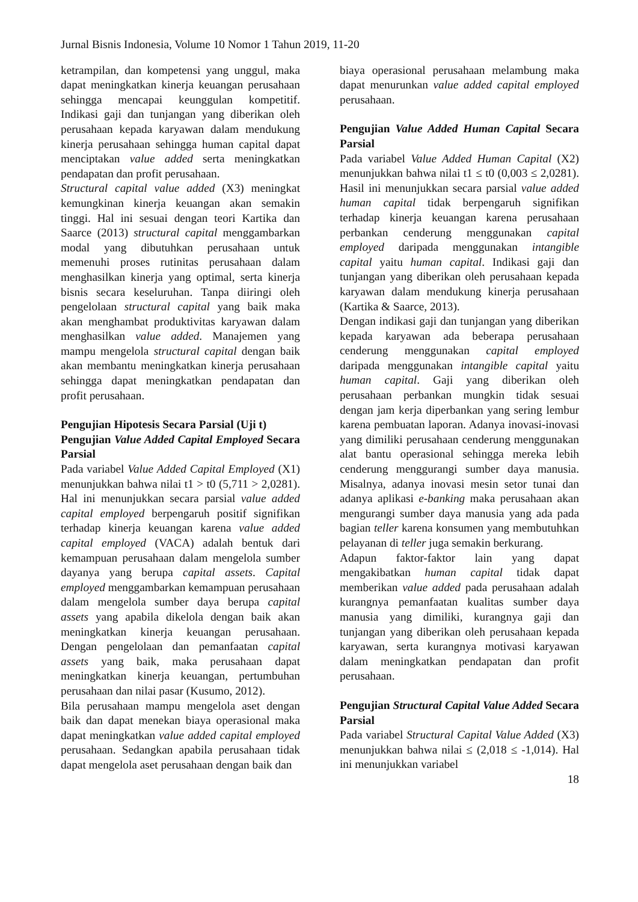Jurnal Bisnis Indonesia, Volume 10 Nomor 1 Tahun 2019, 11-20
ketrampilan, dan kompetensi yang unggul, maka dapat meningkatkan kinerja keuangan perusahaan sehingga mencapai keunggulan kompetitif. Indikasi gaji dan tunjangan yang diberikan oleh perusahaan kepada karyawan dalam mendukung kinerja perusahaan sehingga human capital dapat menciptakan value added serta meningkatkan pendapatan dan profit perusahaan.
Structural capital value added (X3) meningkat kemungkinan kinerja keuangan akan semakin tinggi. Hal ini sesuai dengan teori Kartika dan Saarce (2013) structural capital menggambarkan modal yang dibutuhkan perusahaan untuk memenuhi proses rutinitas perusahaan dalam menghasilkan kinerja yang optimal, serta kinerja bisnis secara keseluruhan. Tanpa diiringi oleh pengelolaan structural capital yang baik maka akan menghambat produktivitas karyawan dalam menghasilkan value added. Manajemen yang mampu mengelola structural capital dengan baik akan membantu meningkatkan kinerja perusahaan sehingga dapat meningkatkan pendapatan dan profit perusahaan.
Pengujian Hipotesis Secara Parsial (Uji t)
Pengujian Value Added Capital Employed Secara Parsial
Pada variabel Value Added Capital Employed (X1) menunjukkan bahwa nilai t1 > t0 (5,711 > 2,0281). Hal ini menunjukkan secara parsial value added capital employed berpengaruh positif signifikan terhadap kinerja keuangan karena value added capital employed (VACA) adalah bentuk dari kemampuan perusahaan dalam mengelola sumber dayanya yang berupa capital assets. Capital employed menggambarkan kemampuan perusahaan dalam mengelola sumber daya berupa capital assets yang apabila dikelola dengan baik akan meningkatkan kinerja keuangan perusahaan. Dengan pengelolaan dan pemanfaatan capital assets yang baik, maka perusahaan dapat meningkatkan kinerja keuangan, pertumbuhan perusahaan dan nilai pasar (Kusumo, 2012).
Bila perusahaan mampu mengelola aset dengan baik dan dapat menekan biaya operasional maka dapat meningkatkan value added capital employed perusahaan. Sedangkan apabila perusahaan tidak dapat mengelola aset perusahaan dengan baik dan
biaya operasional perusahaan melambung maka dapat menurunkan value added capital employed perusahaan.
Pengujian Value Added Human Capital Secara Parsial
Pada variabel Value Added Human Capital (X2) menunjukkan bahwa nilai t1 ≤ t0 (0,003 ≤ 2,0281). Hasil ini menunjukkan secara parsial value added human capital tidak berpengaruh signifikan terhadap kinerja keuangan karena perusahaan perbankan cenderung menggunakan capital employed daripada menggunakan intangible capital yaitu human capital. Indikasi gaji dan tunjangan yang diberikan oleh perusahaan kepada karyawan dalam mendukung kinerja perusahaan (Kartika & Saarce, 2013).
Dengan indikasi gaji dan tunjangan yang diberikan kepada karyawan ada beberapa perusahaan cenderung menggunakan capital employed daripada menggunakan intangible capital yaitu human capital. Gaji yang diberikan oleh perusahaan perbankan mungkin tidak sesuai dengan jam kerja diperbankan yang sering lembur karena pembuatan laporan. Adanya inovasi-inovasi yang dimiliki perusahaan cenderung menggunakan alat bantu operasional sehingga mereka lebih cenderung menggurangi sumber daya manusia. Misalnya, adanya inovasi mesin setor tunai dan adanya aplikasi e-banking maka perusahaan akan mengurangi sumber daya manusia yang ada pada bagian teller karena konsumen yang membutuhkan pelayanan di teller juga semakin berkurang.
Adapun faktor-faktor lain yang dapat mengakibatkan human capital tidak dapat memberikan value added pada perusahaan adalah kurangnya pemanfaatan kualitas sumber daya manusia yang dimiliki, kurangnya gaji dan tunjangan yang diberikan oleh perusahaan kepada karyawan, serta kurangnya motivasi karyawan dalam meningkatkan pendapatan dan profit perusahaan.
Pengujian Structural Capital Value Added Secara Parsial
Pada variabel Structural Capital Value Added (X3) menunjukkan bahwa nilai ≤ (2,018 ≤ -1,014). Hal ini menunjukkan variabel
18